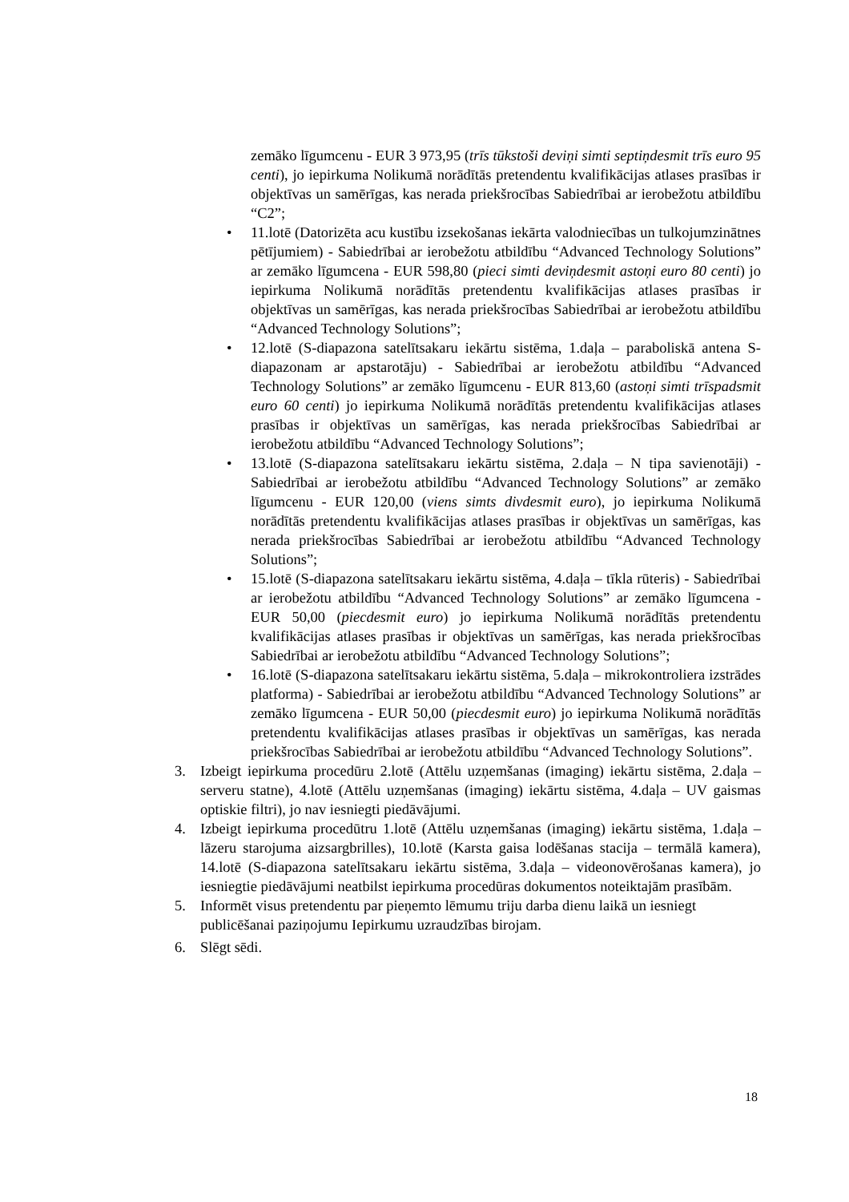zemāko līgumcenu - EUR 3 973,95 (trīs tūkstoši deviņi simti septiņdesmit trīs euro 95 centi), jo iepirkuma Nolikumā norādītās pretendentu kvalifikācijas atlases prasības ir objektīvas un samērīgas, kas nerada priekšrocības Sabiedrībai ar ierobežotu atbildību “C2”;
• 11.lotē (Datorizēta acu kustību izsekošanas iekārta valodniecības un tulkojumzinātnes pētījumiem) - Sabiedrībai ar ierobežotu atbildību “Advanced Technology Solutions” ar zemāko līgumcena - EUR 598,80 (pieci simti deviņdesmit astoņi euro 80 centi) jo iepirkuma Nolikumā norādītās pretendentu kvalifikācijas atlases prasības ir objektīvas un samērīgas, kas nerada priekšrocības Sabiedrībai ar ierobežotu atbildību “Advanced Technology Solutions”;
• 12.lotē (S-diapazona satelītsakaru iekārtu sistēma, 1.daļa – paraboliskā antena S-diapazonam ar apstarotāju) - Sabiedrībai ar ierobežotu atbildību “Advanced Technology Solutions” ar zemāko līgumcenu - EUR 813,60 (astoņi simti trīspadsmit euro 60 centi) jo iepirkuma Nolikumā norādītās pretendentu kvalifikācijas atlases prasības ir objektīvas un samērīgas, kas nerada priekšrocības Sabiedrībai ar ierobežotu atbildību “Advanced Technology Solutions”;
• 13.lotē (S-diapazona satelītsakaru iekārtu sistēma, 2.daļa – N tipa savienotāji) - Sabiedrībai ar ierobežotu atbildību “Advanced Technology Solutions” ar zemāko līgumcenu - EUR 120,00 (viens simts divdesmit euro), jo iepirkuma Nolikumā norādītās pretendentu kvalifikācijas atlases prasības ir objektīvas un samērīgas, kas nerada priekšrocības Sabiedrībai ar ierobežotu atbildību “Advanced Technology Solutions”;
• 15.lotē (S-diapazona satelītsakaru iekārtu sistēma, 4.daļa – tīkla rūteris) - Sabiedrībai ar ierobežotu atbildību “Advanced Technology Solutions” ar zemāko līgumcena - EUR 50,00 (piecdesmit euro) jo iepirkuma Nolikumā norādītās pretendentu kvalifikācijas atlases prasības ir objektīvas un samērīgas, kas nerada priekšrocības Sabiedrībai ar ierobežotu atbildību “Advanced Technology Solutions”;
• 16.lotē (S-diapazona satelītsakaru iekārtu sistēma, 5.daļa – mikrokontroliera izstrādes platforma) - Sabiedrībai ar ierobežotu atbildību “Advanced Technology Solutions” ar zemāko līgumcena - EUR 50,00 (piecdesmit euro) jo iepirkuma Nolikumā norādītās pretendentu kvalifikācijas atlases prasības ir objektīvas un samērīgas, kas nerada priekšrocības Sabiedrībai ar ierobežotu atbildību “Advanced Technology Solutions”.
3. Izbeigt iepirkuma procedūru 2.lotē (Attēlu uzņemšanas (imaging) iekārtu sistēma, 2.daļa – serveru statne), 4.lotē (Attēlu uzņemšanas (imaging) iekārtu sistēma, 4.daļa – UV gaismas optiskie filtri), jo nav iesniegti piedāvājumi.
4. Izbeigt iepirkuma procedūtru 1.lotē (Attēlu uzņemšanas (imaging) iekārtu sistēma, 1.daļa – lāzeru starojuma aizsargbrilles), 10.lotē (Karsta gaisa lodēšanas stacija – termālā kamera), 14.lotē (S-diapazona satelītsakaru iekārtu sistēma, 3.daļa – videonovērošanas kamera), jo iesniegtie piedāvājumi neatbilst iepirkuma procedūras dokumentos noteiktajām prasībām.
5. Informēt visus pretendentu par pieņemto lēmumu triju darba dienu laikā un iesniegt publicēšanai paziņojumu Iepirkumu uzraudzības birojam.
6. Slēgt sēdi.
18